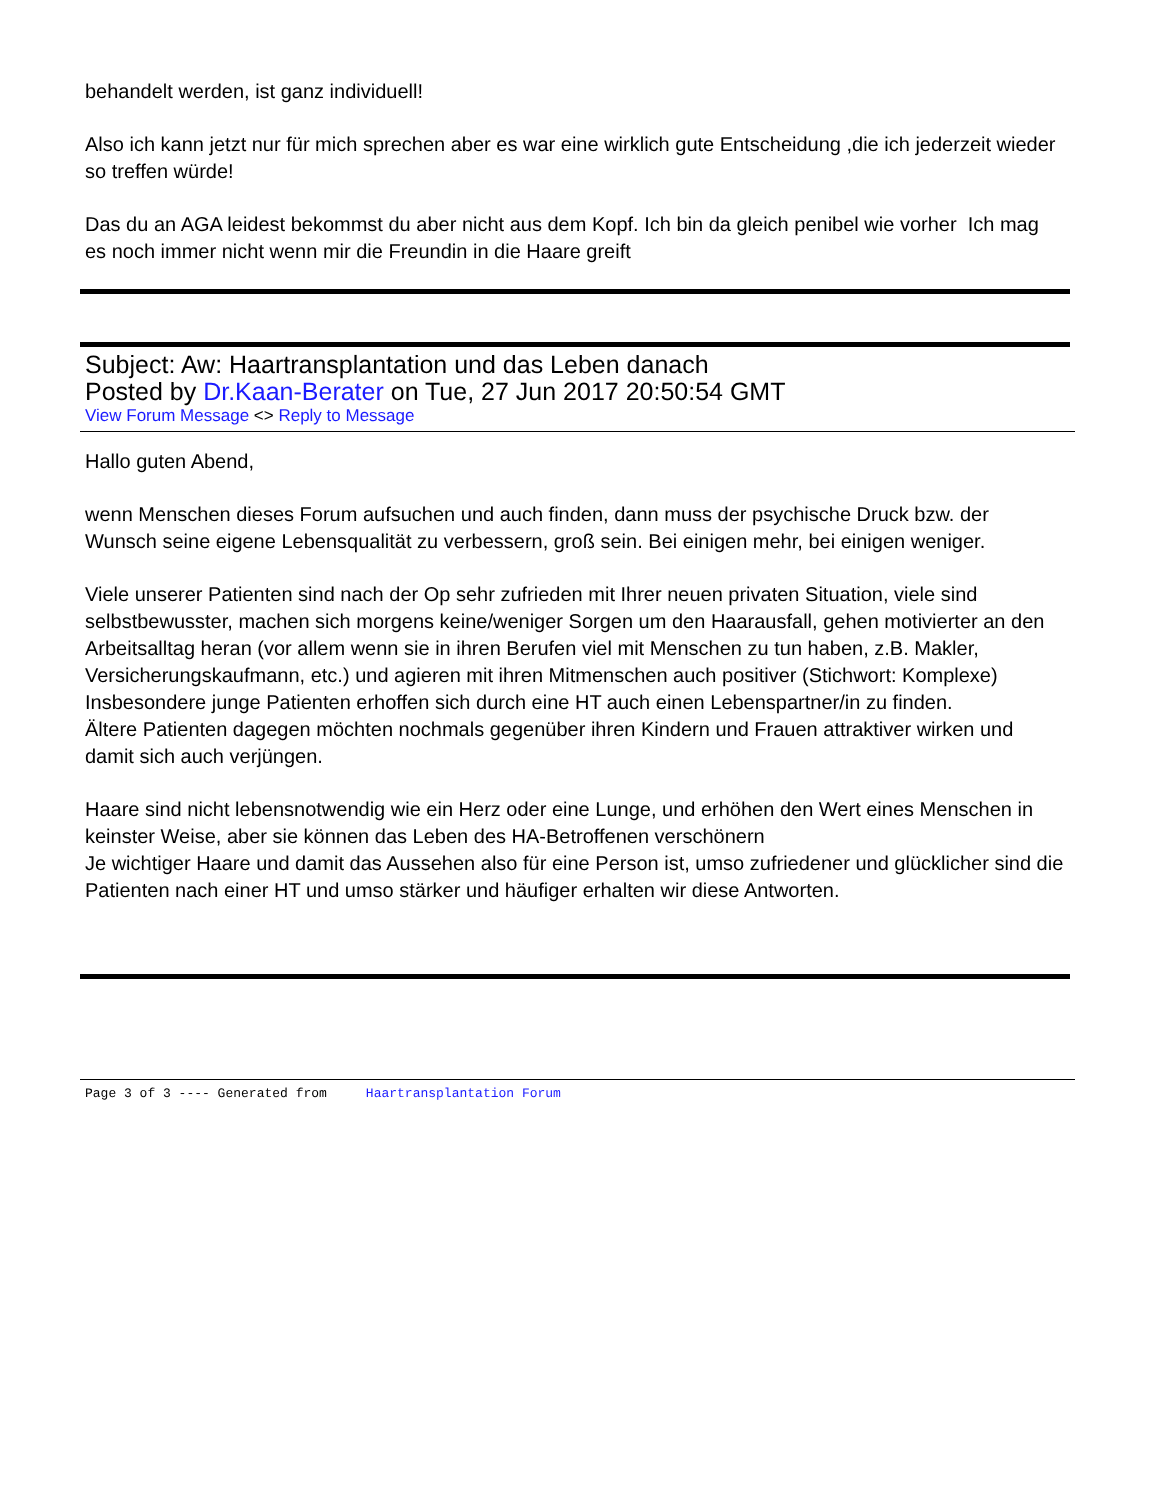behandelt werden, ist ganz individuell!
Also ich kann jetzt nur für mich sprechen aber es war eine wirklich gute Entscheidung ,die ich jederzeit wieder so treffen würde!
Das du an AGA leidest bekommst du aber nicht aus dem Kopf. Ich bin da gleich penibel wie vorher Ich mag es noch immer nicht wenn mir die Freundin in die Haare greift
Subject: Aw: Haartransplantation und das Leben danach
Posted by Dr.Kaan-Berater on Tue, 27 Jun 2017 20:50:54 GMT
View Forum Message <> Reply to Message
Hallo guten Abend,
wenn Menschen dieses Forum aufsuchen und auch finden, dann muss der psychische Druck bzw. der Wunsch seine eigene Lebensqualität zu verbessern, groß sein. Bei einigen mehr, bei einigen weniger.
Viele unserer Patienten sind nach der Op sehr zufrieden mit Ihrer neuen privaten Situation, viele sind selbstbewusster, machen sich morgens keine/weniger Sorgen um den Haarausfall, gehen motivierter an den Arbeitsalltag heran (vor allem wenn sie in ihren Berufen viel mit Menschen zu tun haben, z.B. Makler, Versicherungskaufmann, etc.) und agieren mit ihren Mitmenschen auch positiver (Stichwort: Komplexe) Insbesondere junge Patienten erhoffen sich durch eine HT auch einen Lebenspartner/in zu finden.
Ältere Patienten dagegen möchten nochmals gegenüber ihren Kindern und Frauen attraktiver wirken und damit sich auch verjüngen.
Haare sind nicht lebensnotwendig wie ein Herz oder eine Lunge, und erhöhen den Wert eines Menschen in keinster Weise, aber sie können das Leben des HA-Betroffenen verschönern
Je wichtiger Haare und damit das Aussehen also für eine Person ist, umso zufriedener und glücklicher sind die Patienten nach einer HT und umso stärker und häufiger erhalten wir diese Antworten.
Page 3 of 3 ---- Generated from Haartransplantation Forum